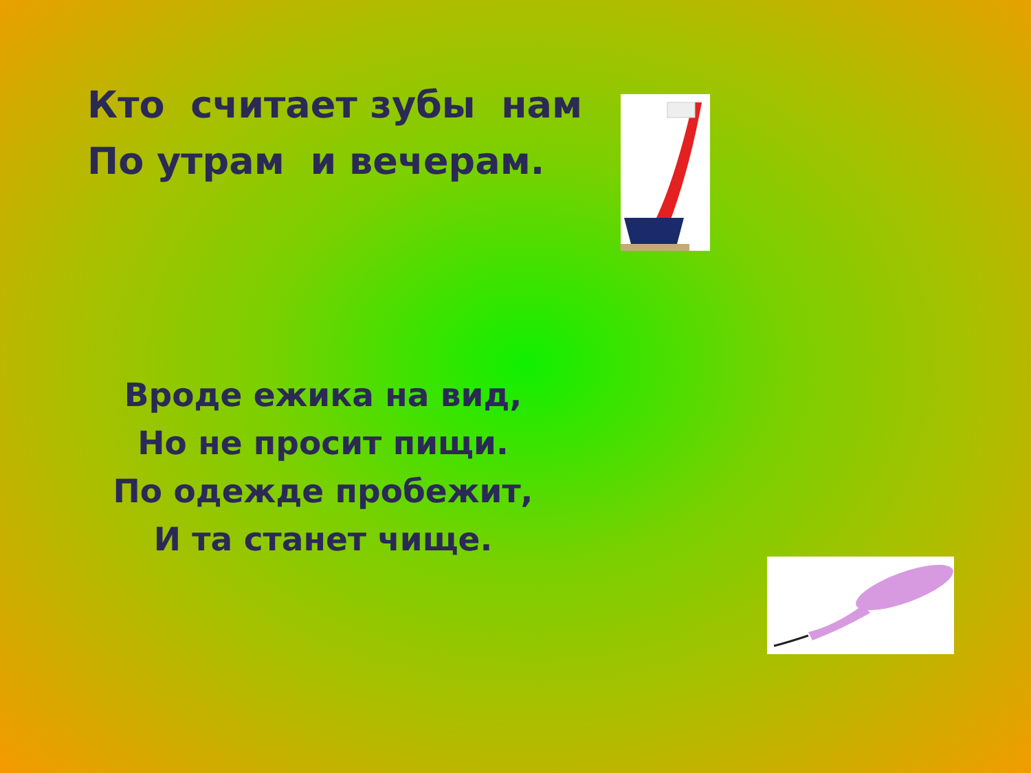Кто считает зубы нам По утрам и вечерам.
Вроде ежика на вид,
Но не просит пищи.
По одежде пробежит,
И та станет чище.